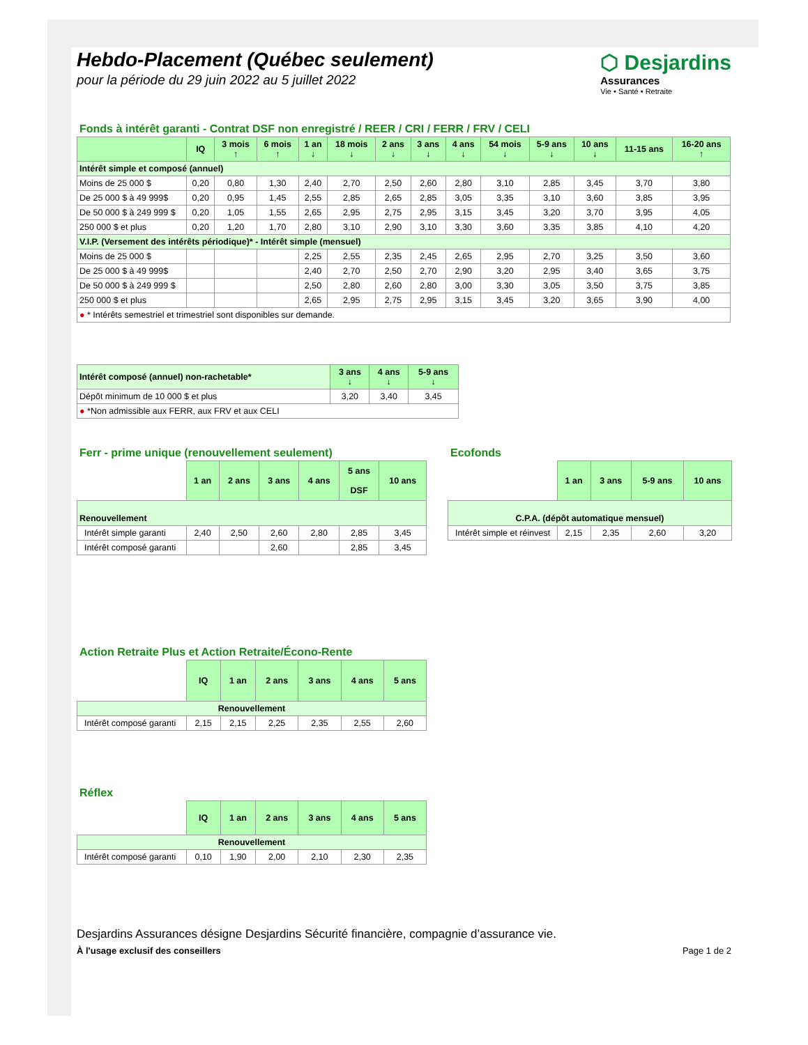Hebdo-Placement (Québec seulement)
pour la période du 29 juin 2022 au 5 juillet 2022
⬡ Desjardins
Assurances
Vie • Santé • Retraite
Fonds à intérêt garanti - Contrat DSF non enregistré / REER / CRI / FERR / FRV / CELI
| | IQ | 3 mois ↑ | 6 mois ↑ | 1 an ↓ | 18 mois ↓ | 2 ans ↓ | 3 ans ↓ | 4 ans ↓ | 54 mois ↓ | 5-9 ans ↓ | 10 ans ↓ | 11-15 ans | 16-20 ans ↑ |
| --- | --- | --- | --- | --- | --- | --- | --- | --- | --- | --- | --- | --- | --- |
| Intérêt simple et composé (annuel) | | | | | | | | | | | | | |
| Moins de 25 000 $ | 0,20 | 0,80 | 1,30 | 2,40 | 2,70 | 2,50 | 2,60 | 2,80 | 3,10 | 2,85 | 3,45 | 3,70 | 3,80 |
| De 25 000 $ à 49 999$ | 0,20 | 0,95 | 1,45 | 2,55 | 2,85 | 2,65 | 2,85 | 3,05 | 3,35 | 3,10 | 3,60 | 3,85 | 3,95 |
| De 50 000 $ à 249 999 $ | 0,20 | 1,05 | 1,55 | 2,65 | 2,95 | 2,75 | 2,95 | 3,15 | 3,45 | 3,20 | 3,70 | 3,95 | 4,05 |
| 250 000 $ et plus | 0,20 | 1,20 | 1,70 | 2,80 | 3,10 | 2,90 | 3,10 | 3,30 | 3,60 | 3,35 | 3,85 | 4,10 | 4,20 |
| V.I.P. (Versement des intérêts périodique)* - Intérêt simple (mensuel) | | | | | | | | | | | | | |
| Moins de 25 000 $ | | | | 2,25 | 2,55 | 2,35 | 2,45 | 2,65 | 2,95 | 2,70 | 3,25 | 3,50 | 3,60 |
| De 25 000 $ à 49 999$ | | | | 2,40 | 2,70 | 2,50 | 2,70 | 2,90 | 3,20 | 2,95 | 3,40 | 3,65 | 3,75 |
| De 50 000 $ à 249 999 $ | | | | 2,50 | 2,80 | 2,60 | 2,80 | 3,00 | 3,30 | 3,05 | 3,50 | 3,75 | 3,85 |
| 250 000 $ et plus | | | | 2,65 | 2,95 | 2,75 | 2,95 | 3,15 | 3,45 | 3,20 | 3,65 | 3,90 | 4,00 |
| ● * Intérêts semestriel et trimestriel sont disponibles sur demande. | | | | | | | | | | | | | |
| Intérêt composé (annuel) non-rachetable* | 3 ans ↓ | 4 ans ↓ | 5-9 ans ↓ |
| --- | --- | --- | --- |
| Dépôt minimum de 10 000 $ et plus | 3,20 | 3,40 | 3,45 |
| ● *Non admissible aux FERR, aux FRV et aux CELI | | | |
Ferr - prime unique (renouvellement seulement)
| | 1 an | 2 ans | 3 ans | 4 ans | 5 ans DSF | 10 ans |
| --- | --- | --- | --- | --- | --- | --- |
| Renouvellement | | | | | | |
| Intérêt simple garanti | 2,40 | 2,50 | 2,60 | 2,80 | 2,85 | 3,45 |
| Intérêt composé garanti | | | 2,60 | | 2,85 | 3,45 |
Ecofonds
| | 1 an | 3 ans | 5-9 ans | 10 ans |
| --- | --- | --- | --- | --- |
| C.P.A. (dépôt automatique mensuel) | | | | |
| Intérêt simple et réinvest | 2,15 | 2,35 | 2,60 | 3,20 |
Action Retraite Plus et Action Retraite/Écono-Rente
| | IQ | 1 an | 2 ans | 3 ans | 4 ans | 5 ans |
| --- | --- | --- | --- | --- | --- | --- |
| Renouvellement | | | | | | |
| Intérêt composé garanti | 2,15 | 2,15 | 2,25 | 2,35 | 2,55 | 2,60 |
Réflex
| | IQ | 1 an | 2 ans | 3 ans | 4 ans | 5 ans |
| --- | --- | --- | --- | --- | --- | --- |
| Renouvellement | | | | | | |
| Intérêt composé garanti | 0,10 | 1,90 | 2,00 | 2,10 | 2,30 | 2,35 |
Desjardins Assurances désigne Desjardins Sécurité financière, compagnie d’assurance vie.
À l'usage exclusif des conseillers Page 1 de 2